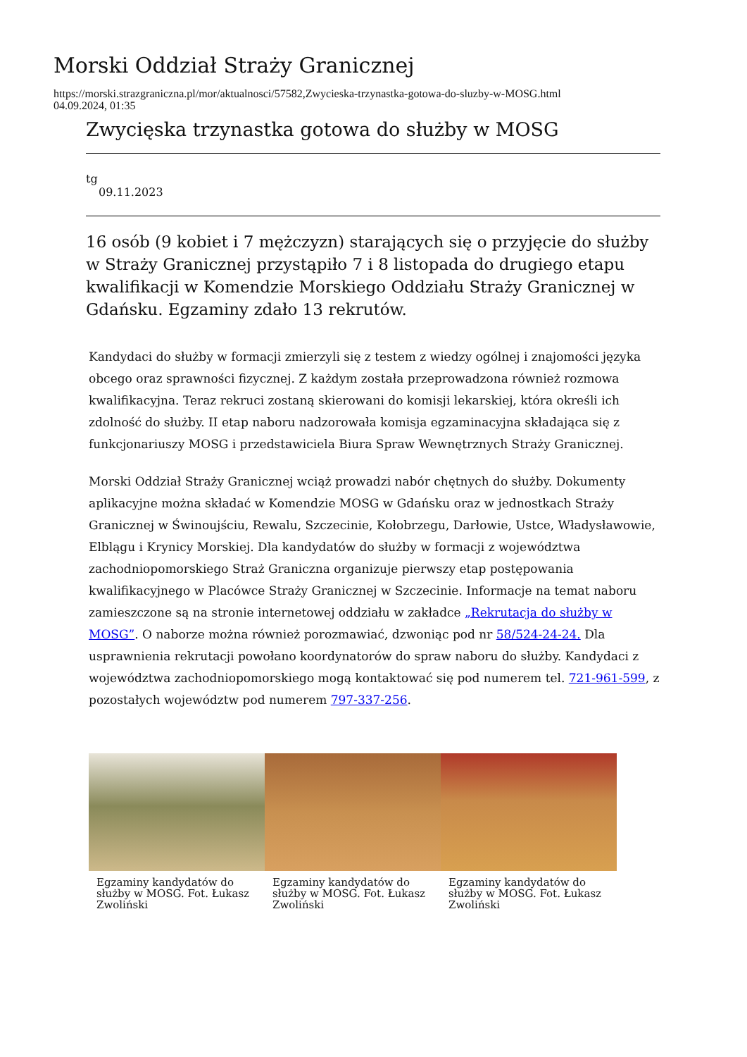Morski Oddział Straży Granicznej
https://morski.strazgraniczna.pl/mor/aktualnosci/57582,Zwycieska-trzynastka-gotowa-do-sluzby-w-MOSG.html
04.09.2024, 01:35
Zwycięska trzynastka gotowa do służby w MOSG
tg
09.11.2023
16 osób (9 kobiet i 7 mężczyzn) starających się o przyjęcie do służby w Straży Granicznej przystąpiło 7 i 8 listopada do drugiego etapu kwalifikacji w Komendzie Morskiego Oddziału Straży Granicznej w Gdańsku. Egzaminy zdało 13 rekrutów.
Kandydaci do służby w formacji zmierzyli się z testem z wiedzy ogólnej i znajomości języka obcego oraz sprawności fizycznej. Z każdym została przeprowadzona również rozmowa kwalifikacyjna. Teraz rekruci zostaną skierowani do komisji lekarskiej, która określi ich zdolność do służby. II etap naboru nadzorowała komisja egzaminacyjna składająca się z funkcjonariuszy MOSG i przedstawiciela Biura Spraw Wewnętrznych Straży Granicznej.
Morski Oddział Straży Granicznej wciąż prowadzi nabór chętnych do służby. Dokumenty aplikacyjne można składać w Komendzie MOSG w Gdańsku oraz w jednostkach Straży Granicznej w Świnoujściu, Rewalu, Szczecinie, Kołobrzegu, Darłowie, Ustce, Władysławowie, Elblągu i Krynicy Morskiej. Dla kandydatów do służby w formacji z województwa zachodniopomorskiego Straż Graniczna organizuje pierwszy etap postępowania kwalifikacyjnego w Placówce Straży Granicznej w Szczecinie. Informacje na temat naboru zamieszczone są na stronie internetowej oddziału w zakładce „Rekrutacja do służby w MOSG”. O naborze można również porozmawiać, dzwoniąc pod nr 58/524-24-24. Dla usprawnienia rekrutacji powołano koordynatorów do spraw naboru do służby. Kandydaci z województwa zachodniopomorskiego mogą kontaktować się pod numerem tel. 721-961-599, z pozostałych województw pod numerem 797-337-256.
Egzaminy kandydatów do służby w MOSG. Fot. Łukasz Zwoliński
Egzaminy kandydatów do służby w MOSG. Fot. Łukasz Zwoliński
Egzaminy kandydatów do służby w MOSG. Fot. Łukasz Zwoliński